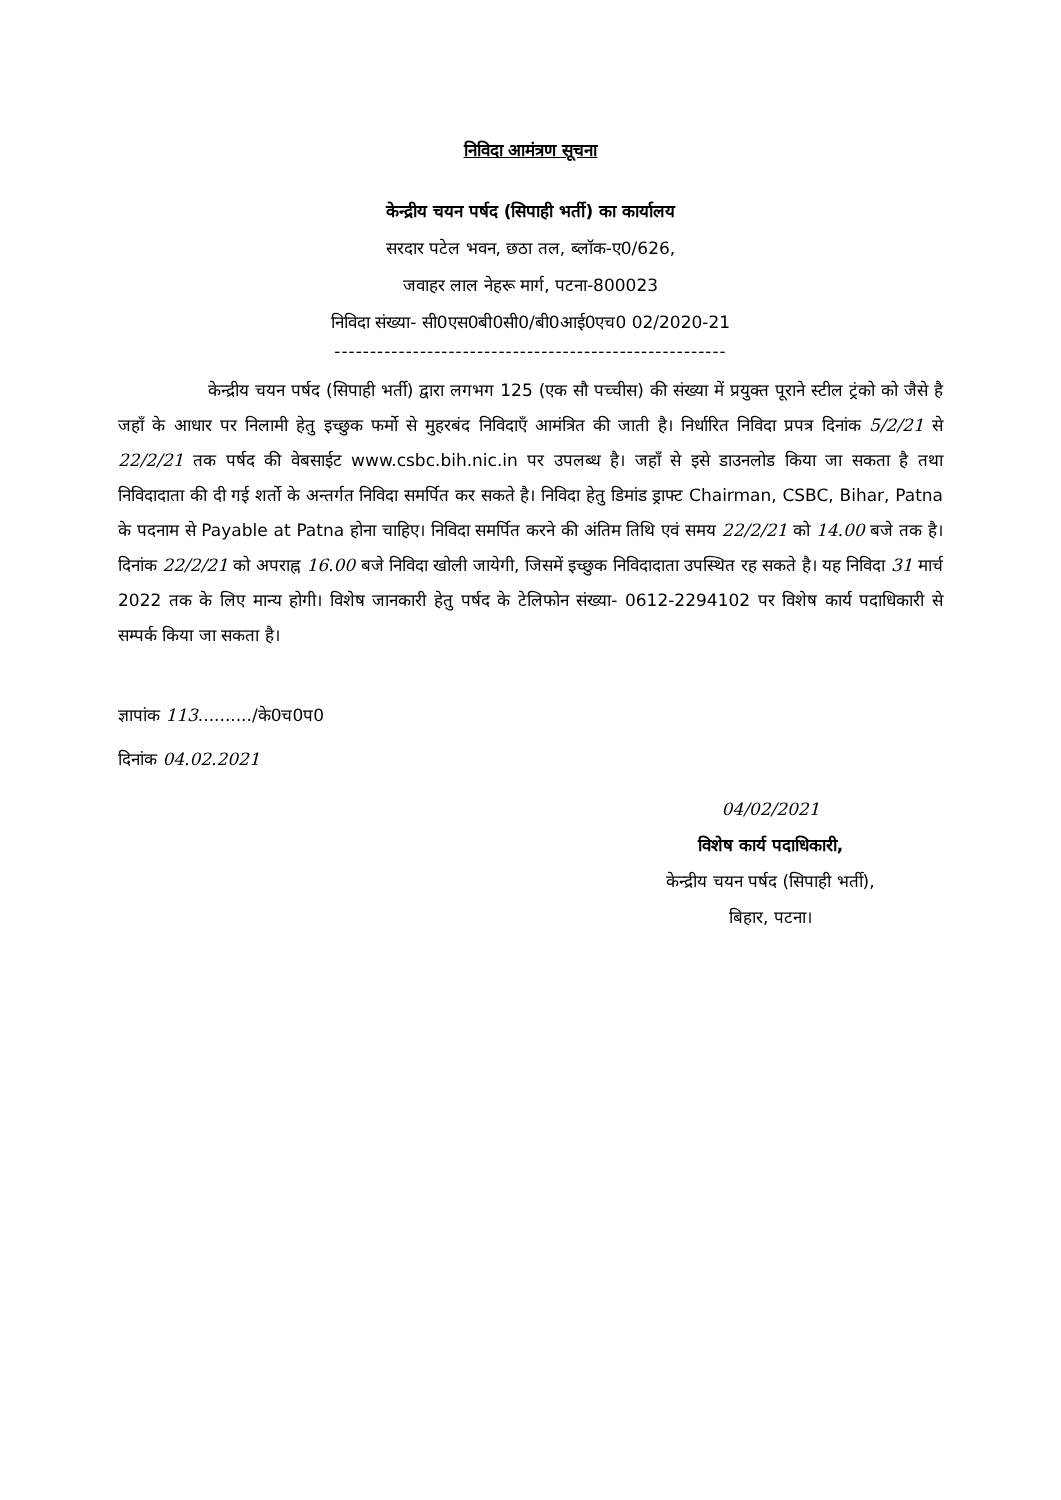निविदा आमंत्रण सूचना
केन्द्रीय चयन पर्षद (सिपाही भर्ती) का कार्यालय
सरदार पटेल भवन, छठा तल, ब्लॉक-ए0/626,
जवाहर लाल नेहरू मार्ग, पटना-800023
निविदा संख्या- सी0एस0बी0सी0/बी0आई0एच0 02/2020-21
-------------------------------------------------------
केन्द्रीय चयन पर्षद (सिपाही भर्ती) द्वारा लगभग 125 (एक सौ पच्चीस) की संख्या में प्रयुक्त पूराने स्टील ट्रंको को जैसे है जहाँ के आधार पर निलामी हेतु इच्छुक फर्मो से मुहरबंद निविदाएँ आमंत्रित की जाती है। निर्धारित निविदा प्रपत्र दिनांक 5/2/21 से 22/2/21 तक पर्षद की वेबसाईट www.csbc.bih.nic.in पर उपलब्ध है। जहाँ से इसे डाउनलोड किया जा सकता है तथा निविदादाता की दी गई शर्तो के अन्तर्गत निविदा समर्पित कर सकते है। निविदा हेतु डिमांड ड्राफ्ट Chairman, CSBC, Bihar, Patna के पदनाम से Payable at Patna होना चाहिए। निविदा समर्पित करने की अंतिम तिथि एवं समय 22/2/21 को 14.00 बजे तक है। दिनांक 22/2/21 को अपराह्न 16.00 बजे निविदा खोली जायेगी, जिसमें इच्छुक निविदादाता उपस्थित रह सकते है। यह निविदा 31 मार्च 2022 तक के लिए मान्य होगी। विशेष जानकारी हेतु पर्षद के टेलिफोन संख्या- 0612-2294102 पर विशेष कार्य पदाधिकारी से सम्पर्क किया जा सकता है।
ज्ञापांक 113........../के0च0प0
दिनांक 04.02.2021
04/02/2021
विशेष कार्य पदाधिकारी,
केन्द्रीय चयन पर्षद (सिपाही भर्ती),
बिहार, पटना।